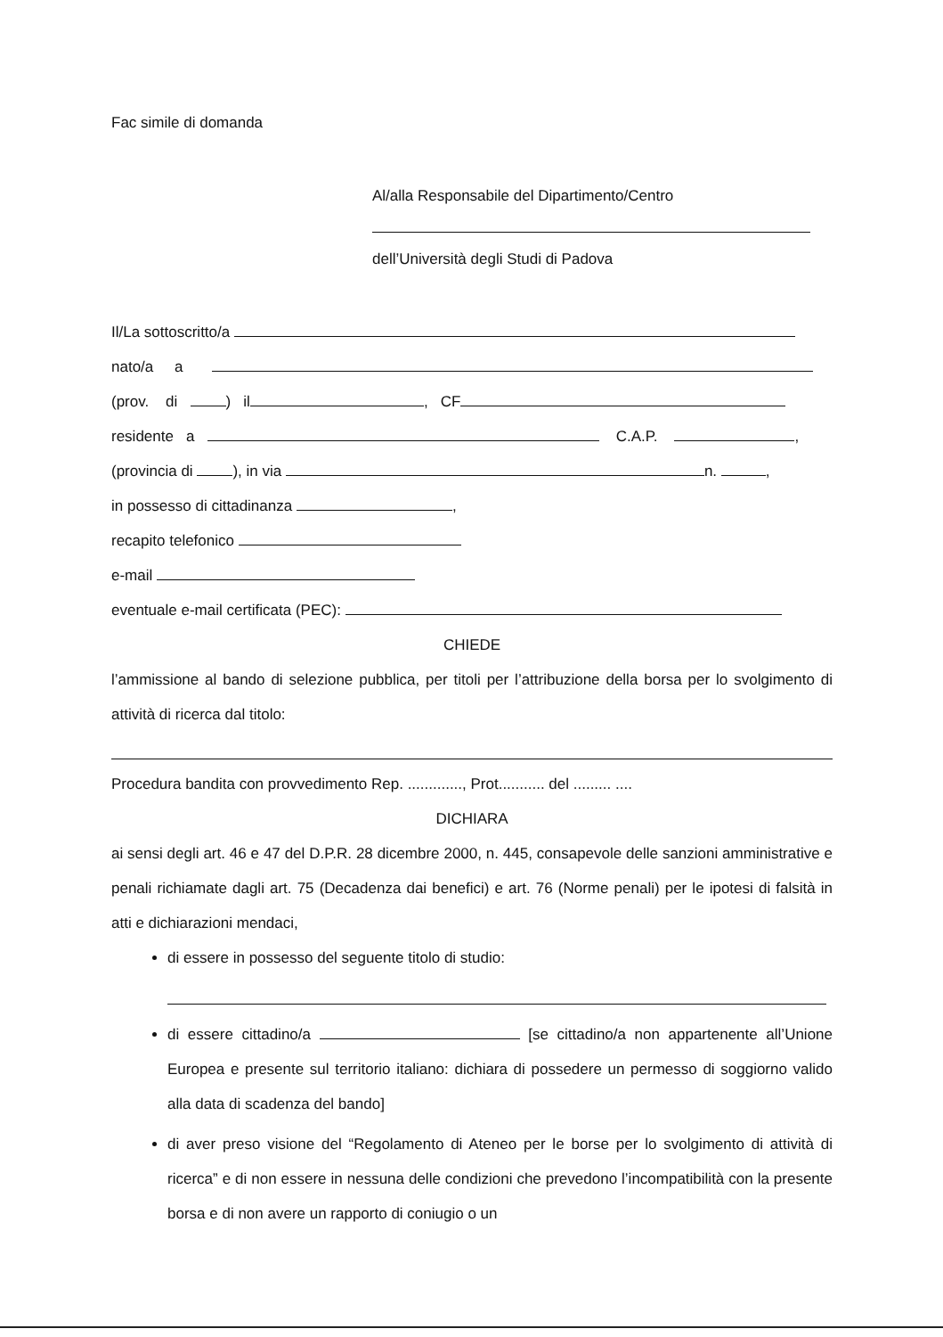Fac simile di domanda
Al/alla Responsabile del Dipartimento/Centro
dell’Università degli Studi di Padova
Il/La sottoscritto/a
nato/a a
(prov. di ) il , CF
residente a C.A.P. ,
(provincia di ), in via n. ,
in possesso di cittadinanza ,
recapito telefonico
e-mail
eventuale e-mail certificata (PEC):
CHIEDE
l’ammissione al bando di selezione pubblica, per titoli per l’attribuzione della borsa per lo svolgimento di attività di ricerca dal titolo:
Procedura bandita con provvedimento Rep. ............., Prot........... del ......... ....
DICHIARA
ai sensi degli art. 46 e 47 del D.P.R. 28 dicembre 2000, n. 445, consapevole delle sanzioni amministrative e penali richiamate dagli art. 75 (Decadenza dai benefici) e art. 76 (Norme penali) per le ipotesi di falsità in atti e dichiarazioni mendaci,
di essere in possesso del seguente titolo di studio:
di essere cittadino/a [se cittadino/a non appartenente all’Unione Europea e presente sul territorio italiano: dichiara di possedere un permesso di soggiorno valido alla data di scadenza del bando]
di aver preso visione del “Regolamento di Ateneo per le borse per lo svolgimento di attività di ricerca” e di non essere in nessuna delle condizioni che prevedono l’incompatibilità con la presente borsa e di non avere un rapporto di coniugio o un